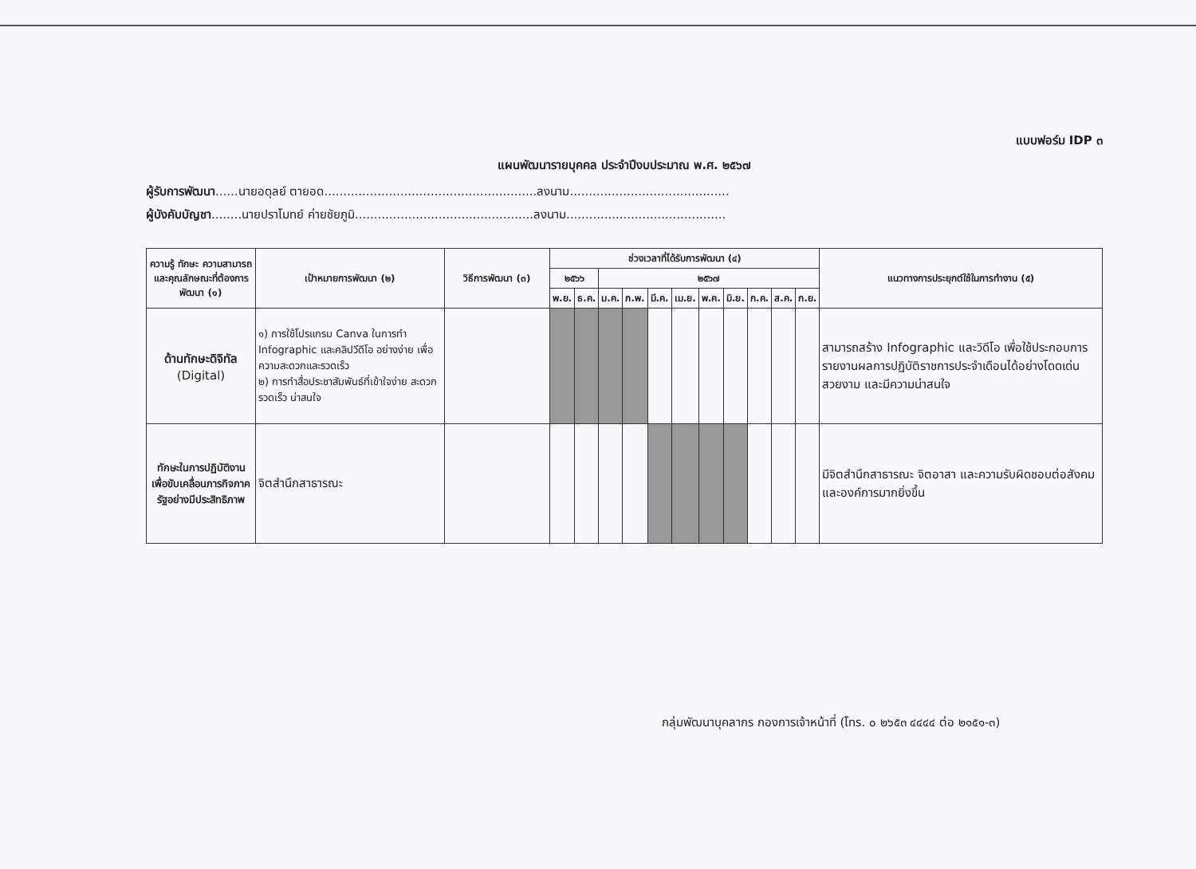แบบฟอร์ม IDP ๓
แผนพัฒนารายบุคคล ประจำปีงบประมาณ พ.ศ. ๒๕๖๗
ผู้รับการพัฒนา......นายอดุลย์ ตายอด........................................................ลงนาม..........................................
ผู้บังคับบัญชา........นายปราโมทย์ ค่ายชัยภูมิ...............................................ลงนาม..........................................
| ความรู้ ทักษะ ความสามารถ และคุณลักษณะที่ต้องการพัฒนา (๑) | เป้าหมายการพัฒนา (๒) | วิธีการพัฒนา (๓) | ช่วงเวลาที่ได้รับการพัฒนา (๔) | | | | | | | | | | | แนวทางการประยุกต์ใช้ในการทำงาน (๕) |
| --- | --- | --- | --- | --- | --- | --- | --- | --- | --- | --- | --- | --- | --- | --- |
| | | | ๒๕๖๖ | | ๒๕๖๗ | | | | | | | | | |
| | | | พ.ย. | ธ.ค. | ม.ค. | ก.พ. | มี.ค. | เม.ย. | พ.ค. | มิ.ย. | ก.ค. | ส.ค. | ก.ย. | |
| ด้านทักษะดิจิทัล (Digital) | ๑) การใช้โปรแกรม Canva ในการทำ Infographic และคลิปวีดีโอ อย่างง่าย เพื่อความสะดวกและรวดเร็ว ๒) การทำสื่อประชาสัมพันธ์ที่เข้าใจง่าย สะดวก รวดเร็ว น่าสนใจ | | | | | | | | | | | | | สามารถสร้าง Infographic และวิดีโอ เพื่อใช้ประกอบการรายงานผลการปฏิบัติราชการประจำเดือนได้อย่างโดดเด่น สวยงาม และมีความน่าสนใจ |
| ทักษะในการปฏิบัติงานเพื่อขับเคลื่อนภารกิจภาครัฐอย่างมีประสิทธิภาพ | จิตสำนึกสาธารณะ | | | | | | | | | | | | | มีจิตสำนึกสาธารณะ จิตอาสา และความรับผิดชอบต่อสังคมและองค์การมากยิ่งขึ้น |
กลุ่มพัฒนาบุคลากร กองการเจ้าหน้าที่ (โทร. ๐ ๒๖๕๓ ๔๔๔๔ ต่อ ๒๑๕๑-๓)